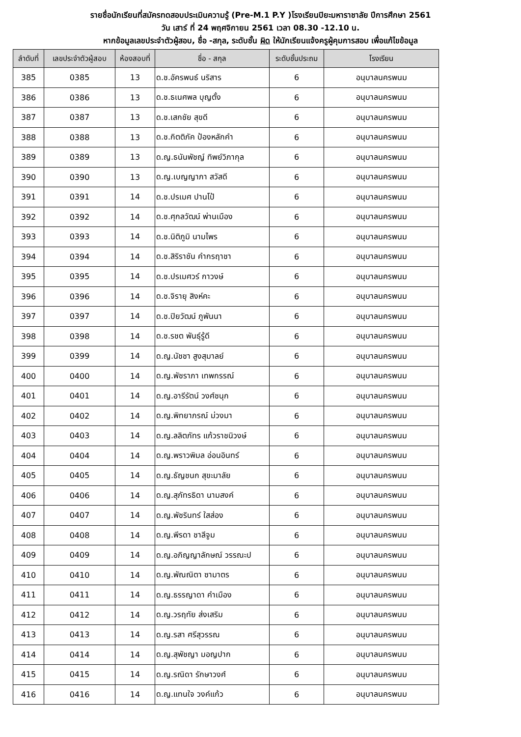รายชื่อนักเรียนที่สมัครทดสอบประเมินความรู้ (Pre-M.1 P.Y )โรงเรียนปิยะมหาราชาลัย ปีการศึกษา 2561
วัน เสาร์ ที่ 24 พฤศจิกายน 2561 เวลา 08.30 -12.10 น.
หากข้อมูลเลขประจำตัวผู้สอบ, ชื่อ -สกุล, ระดับชั้น ผิด ให้นักเรียนแจ้งครูผู้คุมการสอบ เพื่อแก้ไขข้อมูล
| ลำดับที่ | เลขประจำตัวผู้สอบ | ห้องสอบที่ | ชื่อ - สกุล | ระดับชั้นประถม | โรงเรียน |
| --- | --- | --- | --- | --- | --- |
| 385 | 0385 | 13 | ด.ช.อัครพนธ์ นริสาร | 6 | อนุบาลนครพนม |
| 386 | 0386 | 13 | ด.ช.ธเนศพล บุญตั้ง | 6 | อนุบาลนครพนม |
| 387 | 0387 | 13 | ด.ช.เสกชัย สุขดี | 6 | อนุบาลนครพนม |
| 388 | 0388 | 13 | ด.ช.กิตติภัค ป้องหลักคำ | 6 | อนุบาลนครพนม |
| 389 | 0389 | 13 | ด.ญ.ธนันพัชญ์ ทิพย์วิภากุล | 6 | อนุบาลนครพนม |
| 390 | 0390 | 13 | ด.ญ.เบญญาภา สวัสดี | 6 | อนุบาลนครพนม |
| 391 | 0391 | 14 | ด.ช.ปรเมศ ปานโป้ | 6 | อนุบาลนครพนม |
| 392 | 0392 | 14 | ด.ช.ศุกลวัฒน์ พ่านเมือง | 6 | อนุบาลนครพนม |
| 393 | 0393 | 14 | ด.ช.นิติภูมิ นามไพร | 6 | อนุบาลนครพนม |
| 394 | 0394 | 14 | ด.ช.สิริราชัน คำกรฤาชา | 6 | อนุบาลนครพนม |
| 395 | 0395 | 14 | ด.ช.ปรเมศวร์ กาวงษ์ | 6 | อนุบาลนครพนม |
| 396 | 0396 | 14 | ด.ช.จิรายุ สิงห์คะ | 6 | อนุบาลนครพนม |
| 397 | 0397 | 14 | ด.ช.ปิยวัฒน์ ภูพันนา | 6 | อนุบาลนครพนม |
| 398 | 0398 | 14 | ด.ช.รชต พันธุ์รู้ดี | 6 | อนุบาลนครพนม |
| 399 | 0399 | 14 | ด.ญ.นัชชา สูงสุมาลย์ | 6 | อนุบาลนครพนม |
| 400 | 0400 | 14 | ด.ญ.พัชราภา เทพกรรณ์ | 6 | อนุบาลนครพนม |
| 401 | 0401 | 14 | ด.ญ.อารีรัตน์ วงศ์ชนุก | 6 | อนุบาลนครพนม |
| 402 | 0402 | 14 | ด.ญ.พิทยาภรณ์ ม่วงมา | 6 | อนุบาลนครพนม |
| 403 | 0403 | 14 | ด.ญ.ลลิตภัทร แก้วราชนิวงษ์ | 6 | อนุบาลนครพนม |
| 404 | 0404 | 14 | ด.ญ.พราวพิมล อ่อนอินทร์ | 6 | อนุบาลนครพนม |
| 405 | 0405 | 14 | ด.ญ.ธัญชนก สุขะมาลัย | 6 | อนุบาลนครพนม |
| 406 | 0406 | 14 | ด.ญ.สุภัทรธิดา นามสงค์ | 6 | อนุบาลนครพนม |
| 407 | 0407 | 14 | ด.ญ.พัชรินทร์ ใสส่อง | 6 | อนุบาลนครพนม |
| 408 | 0408 | 14 | ด.ญ.พีรดา ชาลีจูม | 6 | อนุบาลนครพนม |
| 409 | 0409 | 14 | ด.ญ.อภิญญาลักษณ์ วรรณะป | 6 | อนุบาลนครพนม |
| 410 | 0410 | 14 | ด.ญ.พัณณิตา ซามาตร | 6 | อนุบาลนครพนม |
| 411 | 0411 | 14 | ด.ญ.ธรรญาดา คำเมือง | 6 | อนุบาลนครพนม |
| 412 | 0412 | 14 | ด.ญ.วรฤทัย ส่งเสริม | 6 | อนุบาลนครพนม |
| 413 | 0413 | 14 | ด.ญ.รสา ศรีสุวรรณ | 6 | อนุบาลนครพนม |
| 414 | 0414 | 14 | ด.ญ.สุพัชญา มอญปาก | 6 | อนุบาลนครพนม |
| 415 | 0415 | 14 | ด.ญ.รณิดา รักษาวงศ์ | 6 | อนุบาลนครพนม |
| 416 | 0416 | 14 | ด.ญ.แทนใจ วงค์แก้ว | 6 | อนุบาลนครพนม |